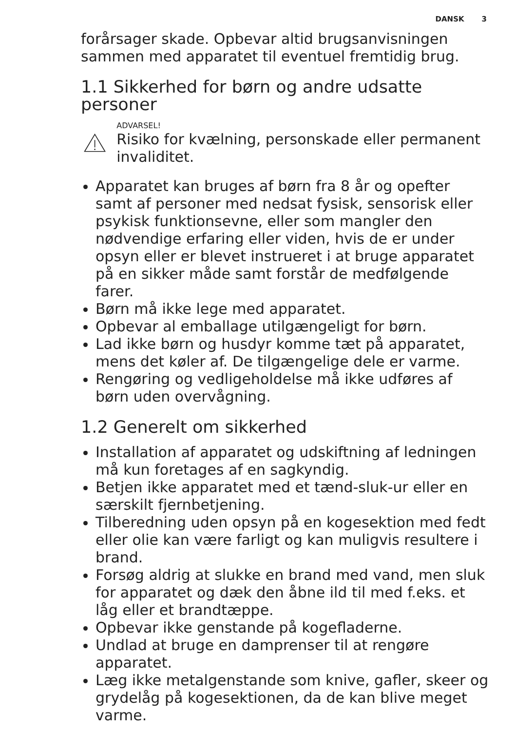DANSK 3
forårsager skade. Opbevar altid brugsanvisningen sammen med apparatet til eventuel fremtidig brug.
1.1 Sikkerhed for børn og andre udsatte personer
ADVARSEL!
Risiko for kvælning, personskade eller permanent invaliditet.
Apparatet kan bruges af børn fra 8 år og opefter samt af personer med nedsat fysisk, sensorisk eller psykisk funktionsevne, eller som mangler den nødvendige erfaring eller viden, hvis de er under opsyn eller er blevet instrueret i at bruge apparatet på en sikker måde samt forstår de medfølgende farer.
Børn må ikke lege med apparatet.
Opbevar al emballage utilgængeligt for børn.
Lad ikke børn og husdyr komme tæt på apparatet, mens det køler af. De tilgængelige dele er varme.
Rengøring og vedligeholdelse må ikke udføres af børn uden overvågning.
1.2 Generelt om sikkerhed
Installation af apparatet og udskiftning af ledningen må kun foretages af en sagkyndig.
Betjen ikke apparatet med et tænd-sluk-ur eller en særskilt fjernbetjening.
Tilberedning uden opsyn på en kogesektion med fedt eller olie kan være farligt og kan muligvis resultere i brand.
Forsøg aldrig at slukke en brand med vand, men sluk for apparatet og dæk den åbne ild til med f.eks. et låg eller et brandtæppe.
Opbevar ikke genstande på kogefladerne.
Undlad at bruge en damprenser til at rengøre apparatet.
Læg ikke metalgenstande som knive, gafler, skeer og grydelåg på kogesektionen, da de kan blive meget varme.